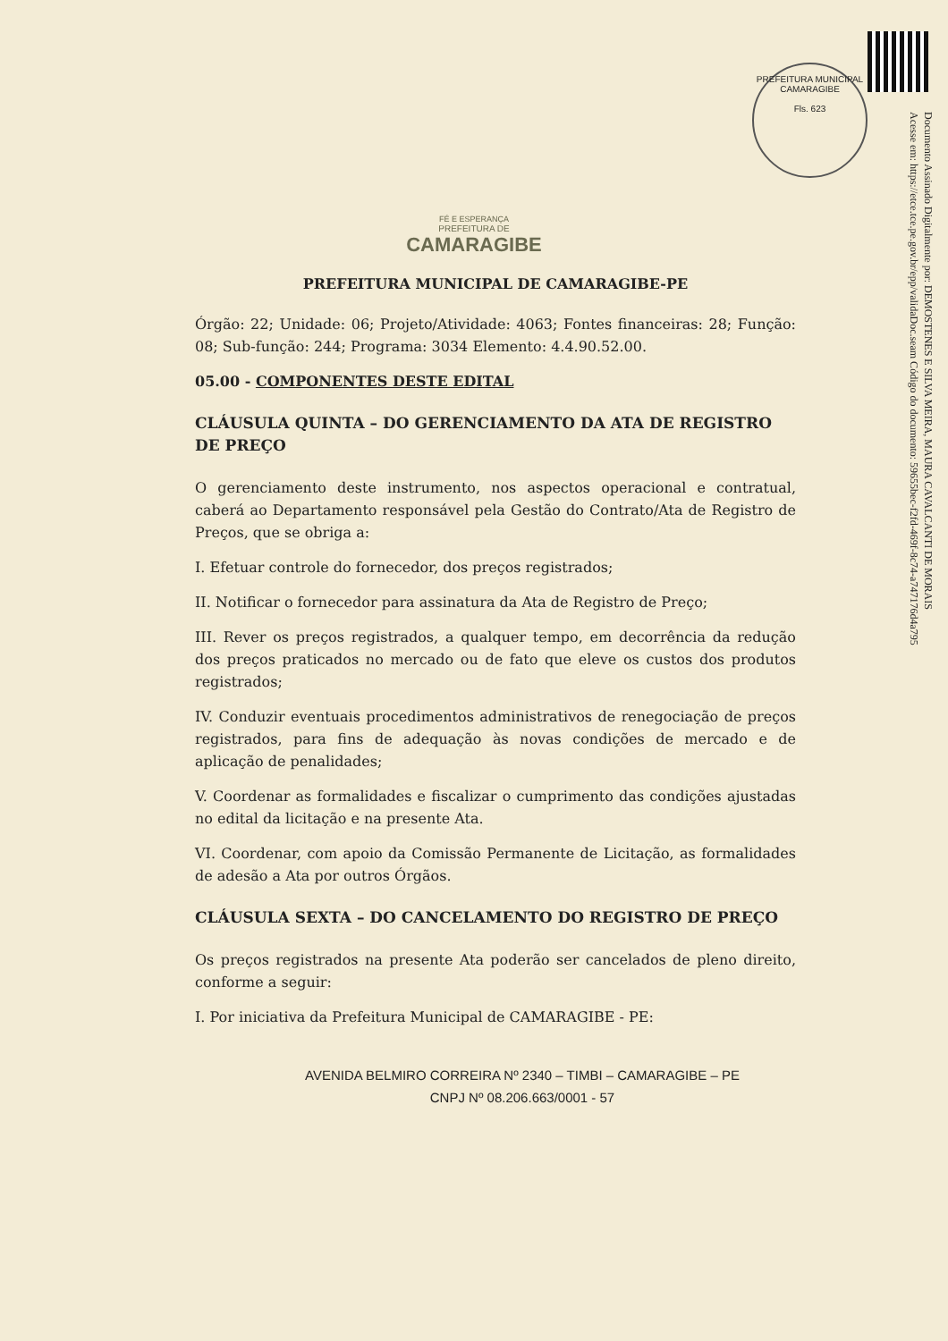PREFEITURA MUNICIPAL
CAMARAGIBE
Fls. 623
Documento Assinado Digitalmente por: DEMOSTENES E SILVA MEIRA, MAURA CAVALCANTI DE MORAIS
Acesse em: https://etce.tce.pe.gov.br/epp/validaDoc.seam Código do documento: 59655bec-f2fd-469f-8c74-a747176d4a795
FÉ E ESPERANÇA
PREFEITURA DE
CAMARAGIBE
PREFEITURA MUNICIPAL DE CAMARAGIBE-PE
Órgão: 22; Unidade: 06; Projeto/Atividade: 4063; Fontes financeiras: 28; Função: 08; Sub-função: 244; Programa: 3034 Elemento: 4.4.90.52.00.
05.00 - COMPONENTES DESTE EDITAL
CLÁUSULA QUINTA – DO GERENCIAMENTO DA ATA DE REGISTRO DE PREÇO
O gerenciamento deste instrumento, nos aspectos operacional e contratual, caberá ao Departamento responsável pela Gestão do Contrato/Ata de Registro de Preços, que se obriga a:
I. Efetuar controle do fornecedor, dos preços registrados;
II. Notificar o fornecedor para assinatura da Ata de Registro de Preço;
III. Rever os preços registrados, a qualquer tempo, em decorrência da redução dos preços praticados no mercado ou de fato que eleve os custos dos produtos registrados;
IV. Conduzir eventuais procedimentos administrativos de renegociação de preços registrados, para fins de adequação às novas condições de mercado e de aplicação de penalidades;
V. Coordenar as formalidades e fiscalizar o cumprimento das condições ajustadas no edital da licitação e na presente Ata.
VI. Coordenar, com apoio da Comissão Permanente de Licitação, as formalidades de adesão a Ata por outros Órgãos.
CLÁUSULA SEXTA – DO CANCELAMENTO DO REGISTRO DE PREÇO
Os preços registrados na presente Ata poderão ser cancelados de pleno direito, conforme a seguir:
I. Por iniciativa da Prefeitura Municipal de CAMARAGIBE - PE:
AVENIDA BELMIRO CORREIRA Nº 2340 – TIMBI – CAMARAGIBE – PE
CNPJ Nº 08.206.663/0001 - 57